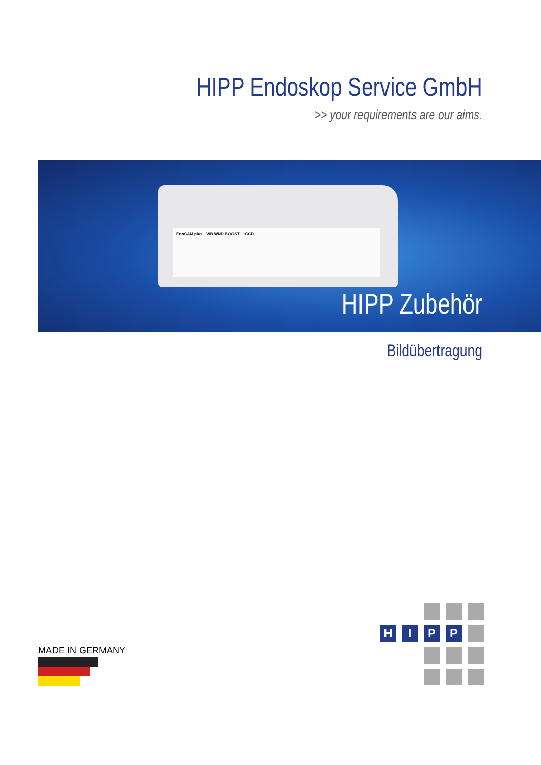HIPP Endoskop Service GmbH
>> your requirements are our aims.
EcoCAM plus WB WND BOOST 1CCD
HIPP Zubehör
Bildübertragung
MADE IN GERMANY
H
I
P
P